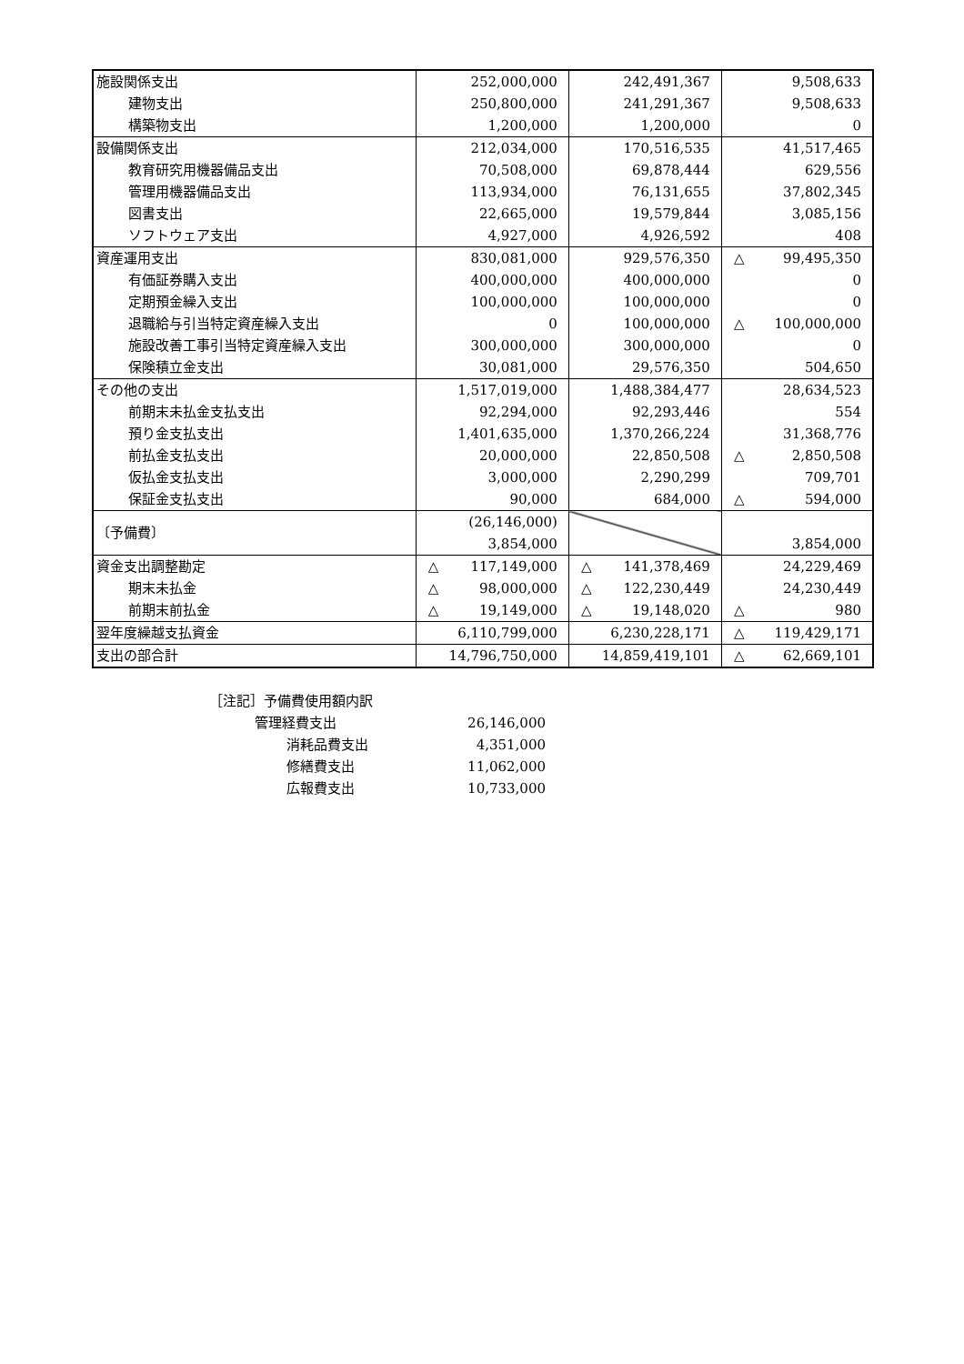| 施設関係支出 | 252,000,000 | 242,491,367 | 9,508,633 |
| 建物支出 | 250,800,000 | 241,291,367 | 9,508,633 |
| 構築物支出 | 1,200,000 | 1,200,000 | 0 |
| 設備関係支出 | 212,034,000 | 170,516,535 | 41,517,465 |
| 教育研究用機器備品支出 | 70,508,000 | 69,878,444 | 629,556 |
| 管理用機器備品支出 | 113,934,000 | 76,131,655 | 37,802,345 |
| 図書支出 | 22,665,000 | 19,579,844 | 3,085,156 |
| ソフトウェア支出 | 4,927,000 | 4,926,592 | 408 |
| 資産運用支出 | 830,081,000 | 929,576,350 | △ 99,495,350 |
| 有価証券購入支出 | 400,000,000 | 400,000,000 | 0 |
| 定期預金繰入支出 | 100,000,000 | 100,000,000 | 0 |
| 退職給与引当特定資産繰入支出 | 0 | 100,000,000 | △ 100,000,000 |
| 施設改善工事引当特定資産繰入支出 | 300,000,000 | 300,000,000 | 0 |
| 保険積立金支出 | 30,081,000 | 29,576,350 | 504,650 |
| その他の支出 | 1,517,019,000 | 1,488,384,477 | 28,634,523 |
| 前期末未払金支払支出 | 92,294,000 | 92,293,446 | 554 |
| 預り金支払支出 | 1,401,635,000 | 1,370,266,224 | 31,368,776 |
| 前払金支払支出 | 20,000,000 | 22,850,508 | △ 2,850,508 |
| 仮払金支払支出 | 3,000,000 | 2,290,299 | 709,701 |
| 保証金支払支出 | 90,000 | 684,000 | △ 594,000 |
| 〔予備費〕 | (26,146,000) | | |
| | 3,854,000 | | 3,854,000 |
| 資金支出調整勘定 | △ 117,149,000 | △ 141,378,469 | 24,229,469 |
| 期末未払金 | △ 98,000,000 | △ 122,230,449 | 24,230,449 |
| 前期末前払金 | △ 19,149,000 | △ 19,148,020 | △ 980 |
| 翌年度繰越支払資金 | 6,110,799,000 | 6,230,228,171 | △ 119,429,171 |
| 支出の部合計 | 14,796,750,000 | 14,859,419,101 | △ 62,669,101 |
［注記］予備費使用額内訳
管理経費支出 26,146,000
消耗品費支出 4,351,000
修繕費支出 11,062,000
広報費支出 10,733,000